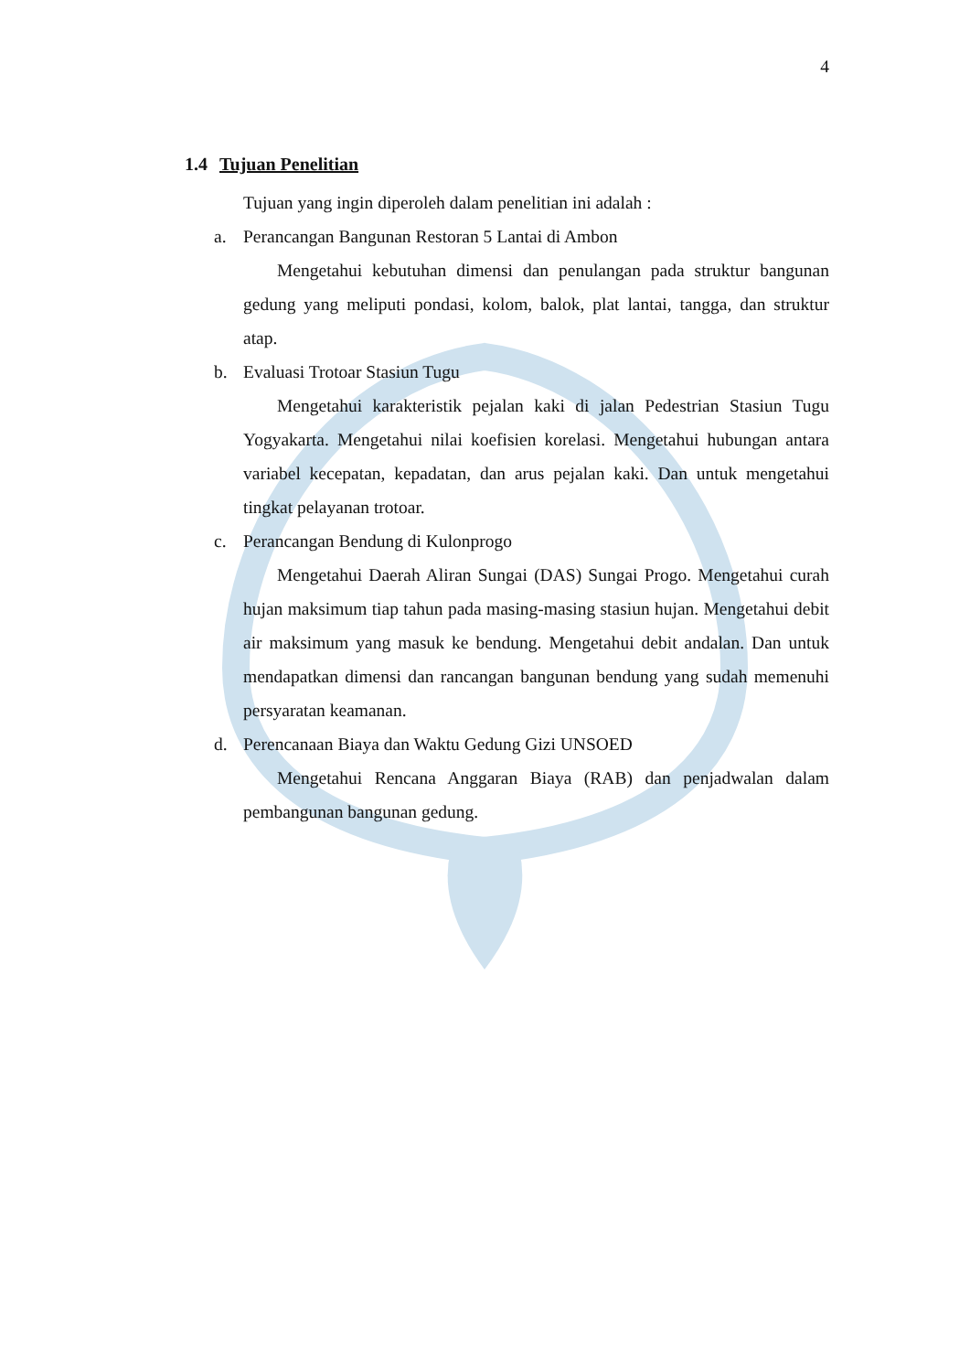4
1.4 Tujuan Penelitian
Tujuan yang ingin diperoleh dalam penelitian ini adalah :
a. Perancangan Bangunan Restoran 5 Lantai di Ambon
Mengetahui kebutuhan dimensi dan penulangan pada struktur bangunan gedung yang meliputi pondasi, kolom, balok, plat lantai, tangga, dan struktur atap.
b. Evaluasi Trotoar Stasiun Tugu
Mengetahui karakteristik pejalan kaki di jalan Pedestrian Stasiun Tugu Yogyakarta. Mengetahui nilai koefisien korelasi. Mengetahui hubungan antara variabel kecepatan, kepadatan, dan arus pejalan kaki. Dan untuk mengetahui tingkat pelayanan trotoar.
c. Perancangan Bendung di Kulonprogo
Mengetahui Daerah Aliran Sungai (DAS) Sungai Progo. Mengetahui curah hujan maksimum tiap tahun pada masing-masing stasiun hujan. Mengetahui debit air maksimum yang masuk ke bendung. Mengetahui debit andalan. Dan untuk mendapatkan dimensi dan rancangan bangunan bendung yang sudah memenuhi persyaratan keamanan.
d. Perencanaan Biaya dan Waktu Gedung Gizi UNSOED
Mengetahui Rencana Anggaran Biaya (RAB) dan penjadwalan dalam pembangunan bangunan gedung.